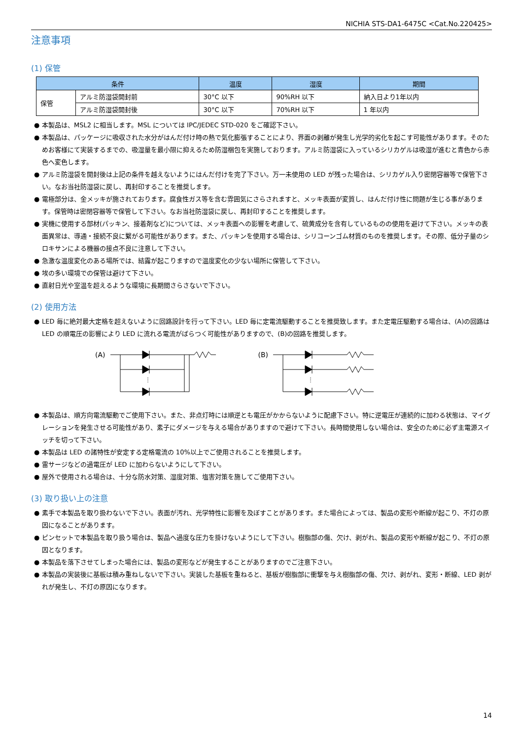NICHIA STS-DA1-6475C <Cat.No.220425>
注意事項
(1) 保管
| 条件 | | 温度 | 湿度 | 期間 |
| --- | --- | --- | --- | --- |
| 保管 | アルミ防湿袋開封前 | 30°C 以下 | 90%RH 以下 | 納入日より1年以内 |
| | アルミ防湿袋開封後 | 30°C 以下 | 70%RH 以下 | 1 年以内 |
● 本製品は、MSL2 に相当します。MSL については IPC/JEDEC STD-020 をご確認下さい。
● 本製品は、パッケージに吸収された水分がはんだ付け時の熱で気化膨張することにより、界面の剥離が発生し光学的劣化を起こす可能性があります。そのためお客様にて実装するまでの、吸湿量を最小限に抑えるため防湿梱包を実施しております。アルミ防湿袋に入っているシリカゲルは吸湿が進むと青色から赤色へ変色します。
● アルミ防湿袋を開封後は上記の条件を越えないようにはんだ付けを完了下さい。万一未使用の LED が残った場合は、シリカゲル入り密閉容器等で保管下さい。なお当社防湿袋に戻し、再封印することを推奨します。
● 電極部分は、金メッキが施されております。腐食性ガス等を含む雰囲気にさらされますと、メッキ表面が変質し、はんだ付け性に問題が生じる事があります。保管時は密閉容器等で保管して下さい。なお当社防湿袋に戻し、再封印することを推奨します。
● 実機に使用する部材(パッキン、接着剤など)については、メッキ表面への影響を考慮して、硫黄成分を含有しているものの使用を避けて下さい。メッキの表面異常は、導通・接続不良に繋がる可能性があります。また、パッキンを使用する場合は、シリコーンゴム材質のものを推奨します。その際、低分子量のシロキサンによる機器の接点不良に注意して下さい。
● 急激な温度変化のある場所では、結露が起こりますので温度変化の少ない場所に保管して下さい。
● 埃の多い環境での保管は避けて下さい。
● 直射日光や室温を超えるような環境に長期間さらさないで下さい。
(2) 使用方法
● LED 毎に絶対最大定格を超えないように回路設計を行って下さい。LED 毎に定電流駆動することを推奨致します。また定電圧駆動する場合は、(A)の回路は LED の順電圧の影響により LED に流れる電流がばらつく可能性がありますので、(B)の回路を推奨します。
(A)
⋮
(B)
⋮
● 本製品は、順方向電流駆動でご使用下さい。また、非点灯時には順逆とも電圧がかからないように配慮下さい。特に逆電圧が連続的に加わる状態は、マイグレーションを発生させる可能性があり、素子にダメージを与える場合がありますので避けて下さい。長時間使用しない場合は、安全のために必ず主電源スイッチを切って下さい。
● 本製品は LED の諸特性が安定する定格電流の 10%以上でご使用されることを推奨します。
● 雷サージなどの過電圧が LED に加わらないようにして下さい。
● 屋外で使用される場合は、十分な防水対策、湿度対策、塩害対策を施してご使用下さい。
(3) 取り扱い上の注意
● 素手で本製品を取り扱わないで下さい。表面が汚れ、光学特性に影響を及ぼすことがあります。また場合によっては、製品の変形や断線が起こり、不灯の原因になることがあります。
● ピンセットで本製品を取り扱う場合は、製品へ過度な圧力を掛けないようにして下さい。樹脂部の傷、欠け、剥がれ、製品の変形や断線が起こり、不灯の原因となります。
● 本製品を落下させてしまった場合には、製品の変形などが発生することがありますのでご注意下さい。
● 本製品の実装後に基板は積み重ねしないで下さい。実装した基板を重ねると、基板が樹脂部に衝撃を与え樹脂部の傷、欠け、剥がれ、変形・断線、LED 剥がれが発生し、不灯の原因になります。
14